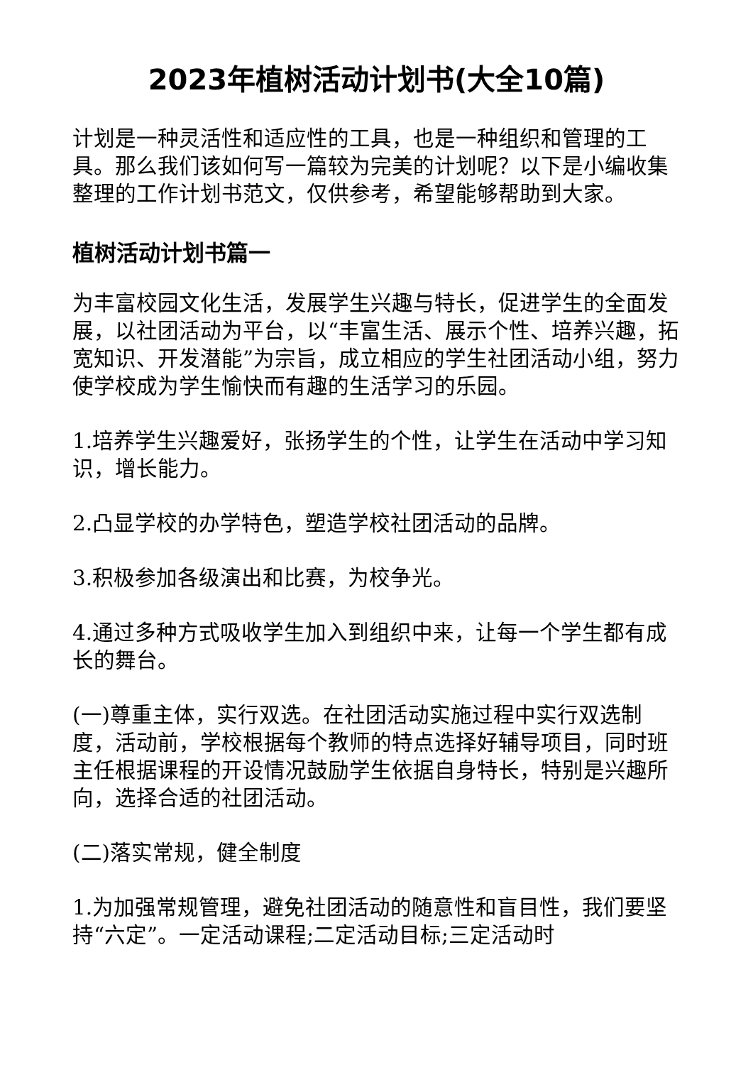2023年植树活动计划书(大全10篇)
计划是一种灵活性和适应性的工具，也是一种组织和管理的工具。那么我们该如何写一篇较为完美的计划呢？以下是小编收集整理的工作计划书范文，仅供参考，希望能够帮助到大家。
植树活动计划书篇一
为丰富校园文化生活，发展学生兴趣与特长，促进学生的全面发展，以社团活动为平台，以“丰富生活、展示个性、培养兴趣，拓宽知识、开发潜能”为宗旨，成立相应的学生社团活动小组，努力使学校成为学生愉快而有趣的生活学习的乐园。
1.培养学生兴趣爱好，张扬学生的个性，让学生在活动中学习知识，增长能力。
2.凸显学校的办学特色，塑造学校社团活动的品牌。
3.积极参加各级演出和比赛，为校争光。
4.通过多种方式吸收学生加入到组织中来，让每一个学生都有成长的舞台。
(一)尊重主体，实行双选。在社团活动实施过程中实行双选制度，活动前，学校根据每个教师的特点选择好辅导项目，同时班主任根据课程的开设情况鼓励学生依据自身特长，特别是兴趣所向，选择合适的社团活动。
(二)落实常规，健全制度
1.为加强常规管理，避免社团活动的随意性和盲目性，我们要坚持“六定”。一定活动课程;二定活动目标;三定活动时